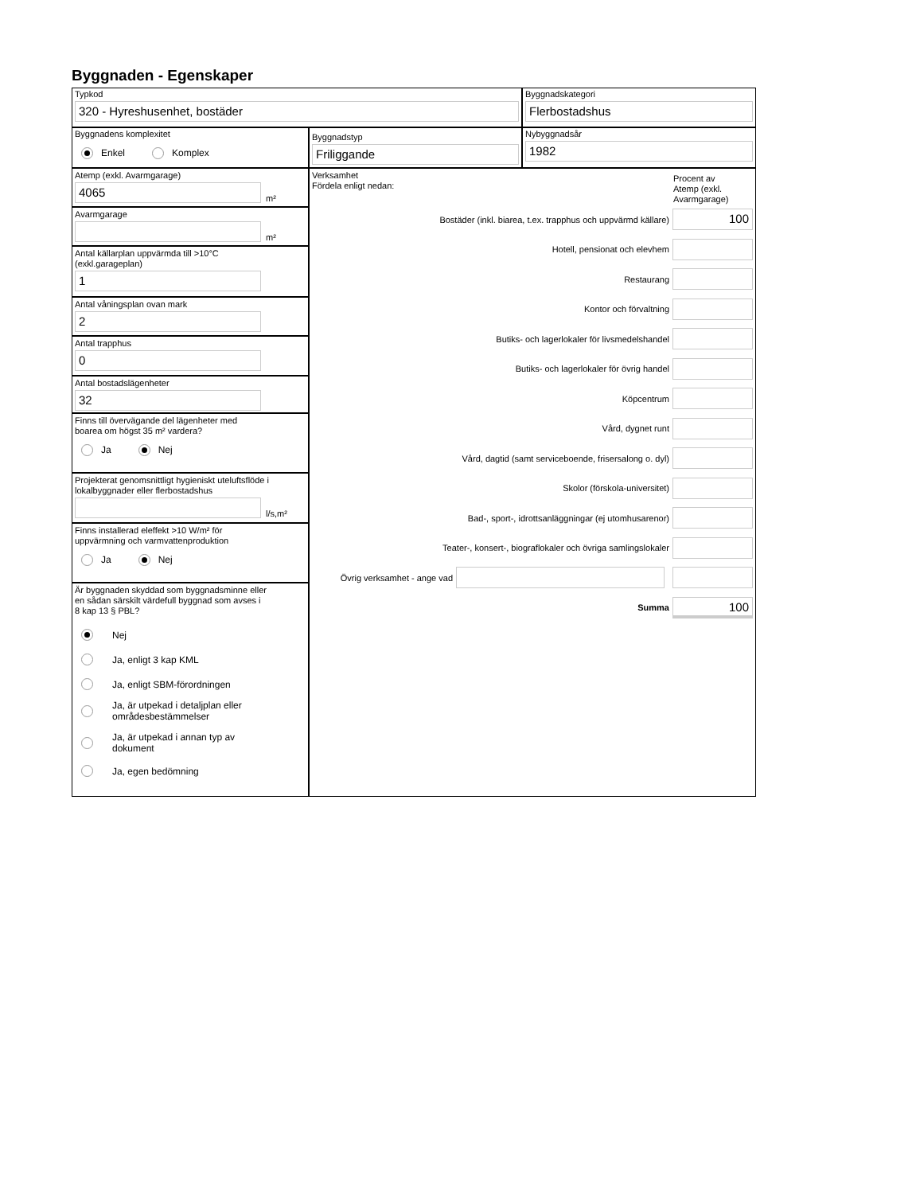Byggnaden - Egenskaper
Typkod
320 - Hyreshusenhet, bostäder
Byggnadskategori
Flerbostadshus
Byggnadens komplexitet
Enkel Komplex
Byggnadstyp
Friliggande
Nybyggnadsår
1982
Atemp (exkl. Avarmgarage)
4065
m²
Avarmgarage
m²
Antal källarplan uppvärmda till >10°C
(exkl.garageplan)
1
Antal våningsplan ovan mark
2
Antal trapphus
0
Antal bostadslägenheter
32
Finns till övervägande del lägenheter med
boarea om högst 35 m² vardera?
Ja Nej
Projekterat genomsnittligt hygieniskt uteluftsflöde i
lokalbyggnader eller flerbostadshus
l/s,m²
Finns installerad eleffekt >10 W/m² för
uppvärmning och varmvattenproduktion
Ja Nej
Är byggnaden skyddad som byggnadsminne eller
en sådan särskilt värdefull byggnad som avses i
8 kap 13 § PBL?
Nej
Ja, enligt 3 kap KML
Ja, enligt SBM-förordningen
Ja, är utpekad i detaljplan eller
områdesbestämmelser
Ja, är utpekad i annan typ av
dokument
Ja, egen bedömning
Verksamhet
Fördela enligt nedan:
Procent av
Atemp (exkl.
Avarmgarage)
Bostäder (inkl. biarea, t.ex. trapphus och uppvärmd källare)
100
Hotell, pensionat och elevhem
Restaurang
Kontor och förvaltning
Butiks- och lagerlokaler för livsmedelshandel
Butiks- och lagerlokaler för övrig handel
Köpcentrum
Vård, dygnet runt
Vård, dagtid (samt serviceboende, frisersalong o. dyl)
Skolor (förskola-universitet)
Bad-, sport-, idrottsanläggningar (ej utomhusarenor)
Teater-, konsert-, biograflokaler och övriga samlingslokaler
Övrig verksamhet - ange vad
Summa
100